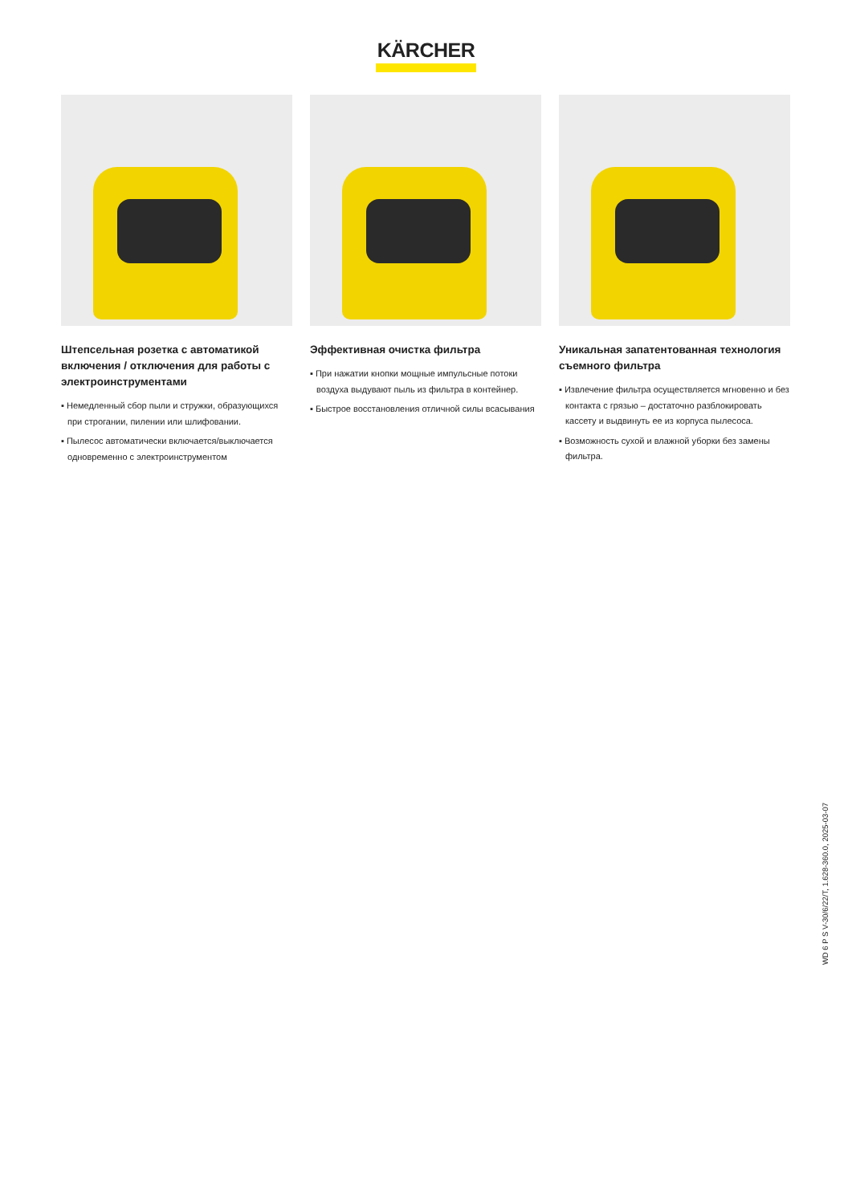KÄRCHER
Штепсельная розетка с автоматикой включения / отключения для работы с электроинструментами
▪ Немедленный сбор пыли и стружки, образующихся при строгании, пилении или шлифовании.
▪ Пылесос автоматически включается/выключается одновременно с электроинструментом
Эффективная очистка фильтра
▪ При нажатии кнопки мощные импульсные потоки воздуха выдувают пыль из фильтра в контейнер.
▪ Быстрое восстановления отличной силы всасывания
Уникальная запатентованная технология съемного фильтра
▪ Извлечение фильтра осуществляется мгновенно и без контакта с грязью – достаточно разблокировать кассету и выдвинуть ее из корпуса пылесоса.
▪ Возможность сухой и влажной уборки без замены фильтра.
WD 6 P S V-30/6/22/T, 1.628-360.0, 2025-03-07